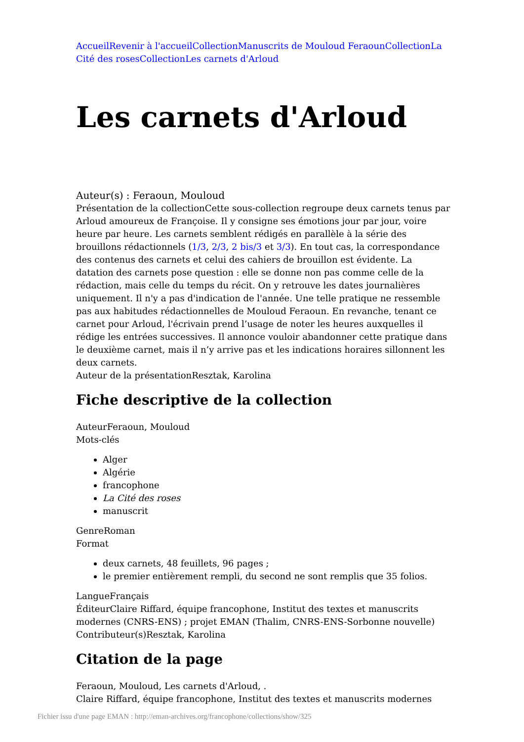Accueil Revenir à l'accueil Collection Manuscrits de Mouloud Feraoun Collection La Cité des roses Collection Les carnets d'Arloud
Les carnets d'Arloud
Auteur(s) : Feraoun, Mouloud
Présentation de la collectionCette sous-collection regroupe deux carnets tenus par Arloud amoureux de Françoise. Il y consigne ses émotions jour par jour, voire heure par heure. Les carnets semblent rédigés en parallèle à la série des brouillons rédactionnels (1/3, 2/3, 2 bis/3 et 3/3). En tout cas, la correspondance des contenus des carnets et celui des cahiers de brouillon est évidente. La datation des carnets pose question : elle se donne non pas comme celle de la rédaction, mais celle du temps du récit. On y retrouve les dates journalières uniquement. Il n'y a pas d'indication de l'année. Une telle pratique ne ressemble pas aux habitudes rédactionnelles de Mouloud Feraoun. En revanche, tenant ce carnet pour Arloud, l'écrivain prend l’usage de noter les heures auxquelles il rédige les entrées successives. Il annonce vouloir abandonner cette pratique dans le deuxième carnet, mais il n’y arrive pas et les indications horaires sillonnent les deux carnets.
Auteur de la présentationResztak, Karolina
Fiche descriptive de la collection
AuteurFeraoun, Mouloud
Mots-clés
Alger
Algérie
francophone
La Cité des roses
manuscrit
GenreRoman
Format
deux carnets, 48 feuillets, 96 pages ;
le premier entièrement rempli, du second ne sont remplis que 35 folios.
LangueFrançais
ÉditeurClaire Riffard, équipe francophone, Institut des textes et manuscrits modernes (CNRS-ENS) ; projet EMAN (Thalim, CNRS-ENS-Sorbonne nouvelle)
Contributeur(s)Resztak, Karolina
Citation de la page
Feraoun, Mouloud, Les carnets d'Arloud, .
Claire Riffard, équipe francophone, Institut des textes et manuscrits modernes
Fichier issu d'une page EMAN : http://eman-archives.org/francophone/collections/show/325